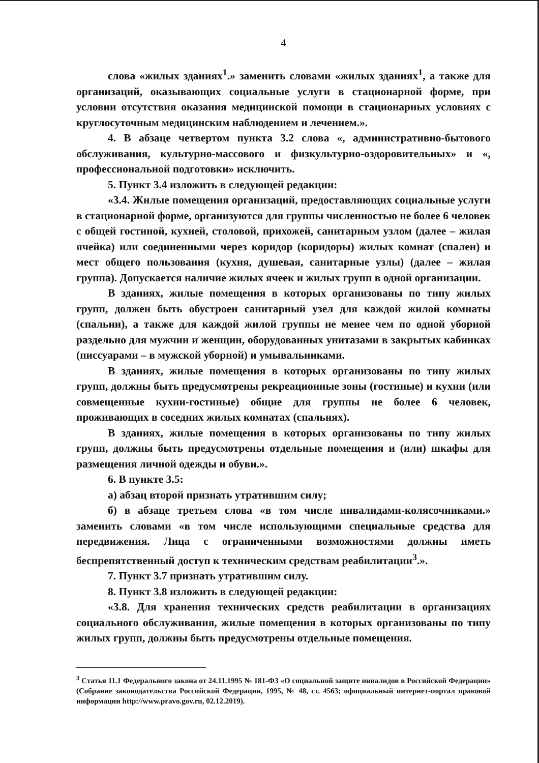4
слова «жилых зданиях<sup>1</sup>.» заменить словами «жилых зданиях<sup>1</sup>, а также для организаций, оказывающих социальные услуги в стационарной форме, при условии отсутствия оказания медицинской помощи в стационарных условиях с круглосуточным медицинским наблюдением и лечением.».
4. В абзаце четвертом пункта 3.2 слова «, административно-бытового обслуживания, культурно-массового и физкультурно-оздоровительных» и «, профессиональной подготовки» исключить.
5. Пункт 3.4 изложить в следующей редакции:
«3.4. Жилые помещения организаций, предоставляющих социальные услуги в стационарной форме, организуются для группы численностью не более 6 человек с общей гостиной, кухней, столовой, прихожей, санитарным узлом (далее – жилая ячейка) или соединенными через коридор (коридоры) жилых комнат (спален) и мест общего пользования (кухня, душевая, санитарные узлы) (далее – жилая группа). Допускается наличие жилых ячеек и жилых групп в одной организации.
В зданиях, жилые помещения в которых организованы по типу жилых групп, должен быть обустроен санитарный узел для каждой жилой комнаты (спальни), а также для каждой жилой группы не менее чем по одной уборной раздельно для мужчин и женщин, оборудованных унитазами в закрытых кабинках (писсуарами – в мужской уборной) и умывальниками.
В зданиях, жилые помещения в которых организованы по типу жилых групп, должны быть предусмотрены рекреационные зоны (гостиные) и кухни (или совмещенные кухни-гостиные) общие для группы не более 6 человек, проживающих в соседних жилых комнатах (спальнях).
В зданиях, жилые помещения в которых организованы по типу жилых групп, должны быть предусмотрены отдельные помещения и (или) шкафы для размещения личной одежды и обуви.».
6. В пункте 3.5:
а) абзац второй признать утратившим силу;
б) в абзаце третьем слова «в том числе инвалидами-колясочниками.» заменить словами «в том числе использующими специальные средства для передвижения. Лица с ограниченными возможностями должны иметь беспрепятственный доступ к техническим средствам реабилитации<sup>3</sup>.».
7. Пункт 3.7 признать утратившим силу.
8. Пункт 3.8 изложить в следующей редакции:
«3.8. Для хранения технических средств реабилитации в организациях социального обслуживания, жилые помещения в которых организованы по типу жилых групп, должны быть предусмотрены отдельные помещения.
<sup>3</sup> Статья 11.1 Федерального закона от 24.11.1995 № 181-ФЗ «О социальной защите инвалидов в Российской Федерации» (Собрание законодательства Российской Федерации, 1995, № 48, ст. 4563; официальный интернет-портал правовой информации http://www.pravo.gov.ru, 02.12.2019).